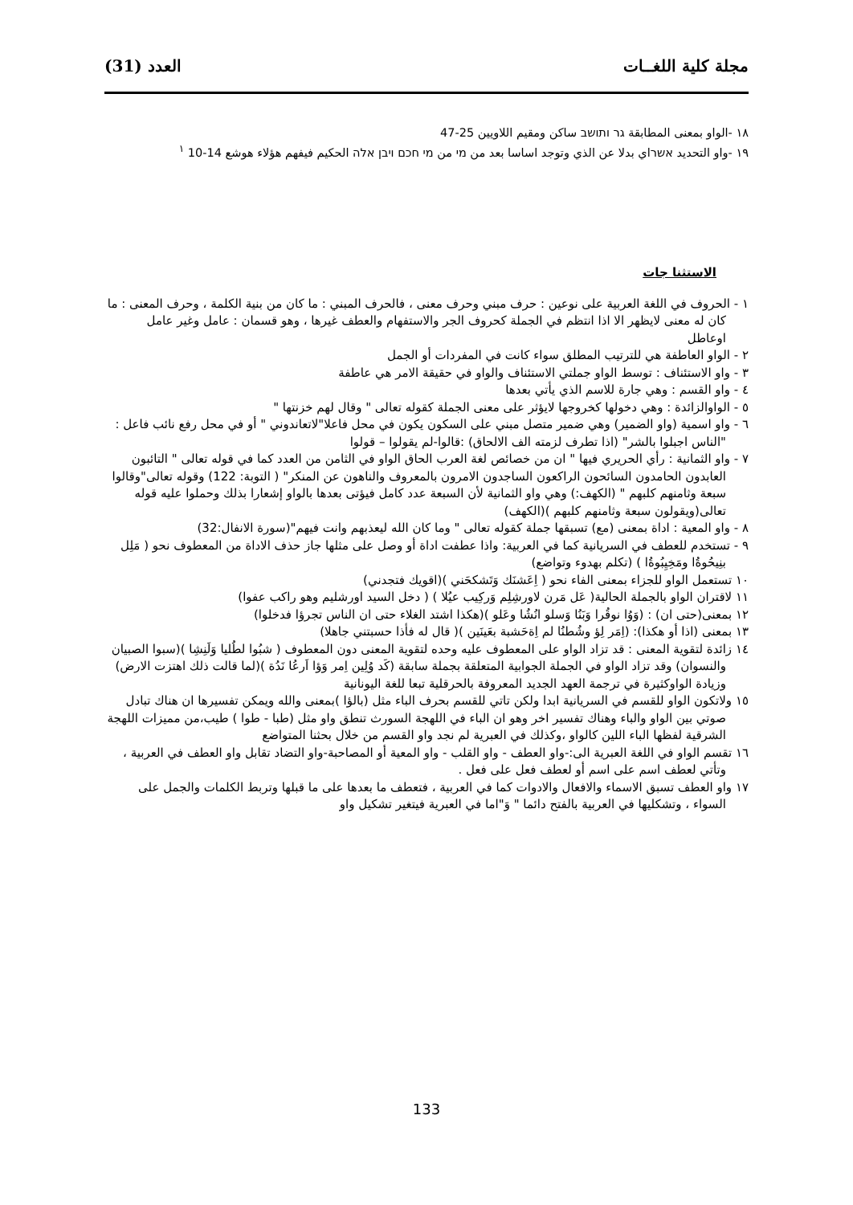مجلة كلية اللغــات العدد (31)
١٨ -الواو بمعنى المطابقة גר ותושב ساكن ومقيم اللاويين 25-47
١٩ -واو التحديد אשרاي بدلا عن الذي وتوجد اساسا بعد من מי من מי חכם ויבן אלה الحكيم فيفهم هؤلاء هوشع 14-10 <sup>١</sup>
الاستثنا جات
١ - الحروف في اللغة العربية على نوعين : حرف مبني وحرف معنى ، فالحرف المبني : ما كان من بنية الكلمة ، وحرف المعنى : ما كان له معنى لايظهر الا اذا انتظم في الجملة كحروف الجر والاستفهام والعطف غيرها ، وهو قسمان : عامل وغير عامل اوعاطل
٢ - الواو العاطفة هي للترتيب المطلق سواء كانت في المفردات أو الجمل
٣ - واو الاستئناف : توسط الواو جملتي الاستئناف والواو في حقيقة الامر هي عاطفة
٤ - واو القسم : وهي جارة للاسم الذي يأتي بعدها
٥ - الواوالزائدة : وهي دخولها كخروجها لايؤثر على معنى الجملة كقوله تعالى " وقال لهم خزنتها "
٦ - واو اسمية (واو الضمير) وهي ضمير متصل مبني على السكون يكون في محل فاعلا"لاتعاندوني " أو في محل رفع نائب فاعل : "الناس اجبلوا بالشر" (اذا تطرف لزمته الف الالحاق) :قالوا-لم يقولوا – قولوا
٧ - واو الثمانية : رأي الحريري فيها " ان من خصائص لغة العرب الحاق الواو في الثامن من العدد كما في قوله تعالى " التائبون العابدون الحامدون السائحون الراكعون الساجدون الامرون بالمعروف والناهون عن المنكر" ( التوبة: 122) وقوله تعالى"وقالوا سبعة وثامنهم كلبهم " (الكهف:) وهي واو الثمانية لأن السبعة عدد كامل فيؤتى بعدها بالواو إشعارا بذلك وحملوا عليه قوله تعالى(ويقولون سبعة وثامنهم كلبهم )(الكهف)
٨ - واو المعية : اداة بمعنى (مع) تسبقها جملة كقوله تعالى " وما كان الله ليعذبهم وانت فيهم"(سورة الانفال:32)
٩ - تستخدم للعطف في السريانية كما في العربية: واذا عطفت اداة أو وصل على مثلها جاز حذف الاداة من المعطوف نحو ( مَلِل بنِيحُوةُا ومَخِيِبُوةُا ) (تكلم بهدوء وتواضع)
١٠ تستعمل الواو للجزاء بمعنى الفاء نحو ( اِعَشنَك وَتَشكحَني )(اقويك فتجدني)
١١ لاقتران الواو بالجملة الحالية( عَل مَرن لاورشِلِم وَركِيب عيُلا ) ( دخل السيد اورشليم وهو راكب عفوا)
١٢ بمعنى(حتى ان) : (وَوُا نوقُرا وَبَنُا وَسلو انُشُا وعَلو )(هكذا اشتد الغلاء حتى ان الناس تجرؤا فدخلوا)
١٣ بمعنى (اذا أو هكذا): (اِمَر لِؤ وشُطنُا لم اِةحَشبة بعَينَين )( قال له فأذا حسبتني جاهلا)
١٤ زائدة لتقوية المعنى : قد تزاد الواو على المعطوف عليه وحده لتقوية المعنى دون المعطوف ( شبُوا لطُليا وَلَنِشِا )(سبوا الصبيان والنسوان) وقد تزاد الواو في الجملة الجوابية المتعلقة بجملة سابقة (كَد وُلِين اِمر وَؤا اَرعُا نَدُة )(لما قالت ذلك اهتزت الارض) وزيادة الواوكثيرة في ترجمة العهد الجديد المعروفة بالحرقلية تبعا للغة اليونانية
١٥ ولاتكون الواو للقسم في السريانية ابدا ولكن تاتي للقسم بحرف الباء مثل (بالؤا )بمعنى والله ويمكن تفسيرها ان هناك تبادل صوتي بين الواو والباء وهناك تفسير اخر وهو ان الباء في اللهجة السورث تنطق واو مثل (طبا - طوا ) طيب،من مميزات اللهجة الشرقية لفظها الباء اللين كالواو ،وكذلك في العبرية لم نجد واو القسم من خلال بحثنا المتواضع
١٦ تقسم الواو في اللغة العبرية الى:-واو العطف - واو القلب - واو المعية أو المصاحبة-واو التضاد تقابل واو العطف في العربية ، وتأتي لعطف اسم على اسم أو لعطف فعل على فعل .
١٧ واو العطف تسبق الاسماء والافعال والادوات كما في العربية ، فتعطف ما بعدها على ما قبلها وتربط الكلمات والجمل على السواء ، وتشكليها في العربية بالفتح دائما " وَ"اما في العبرية فيتغير تشكيل واو
133